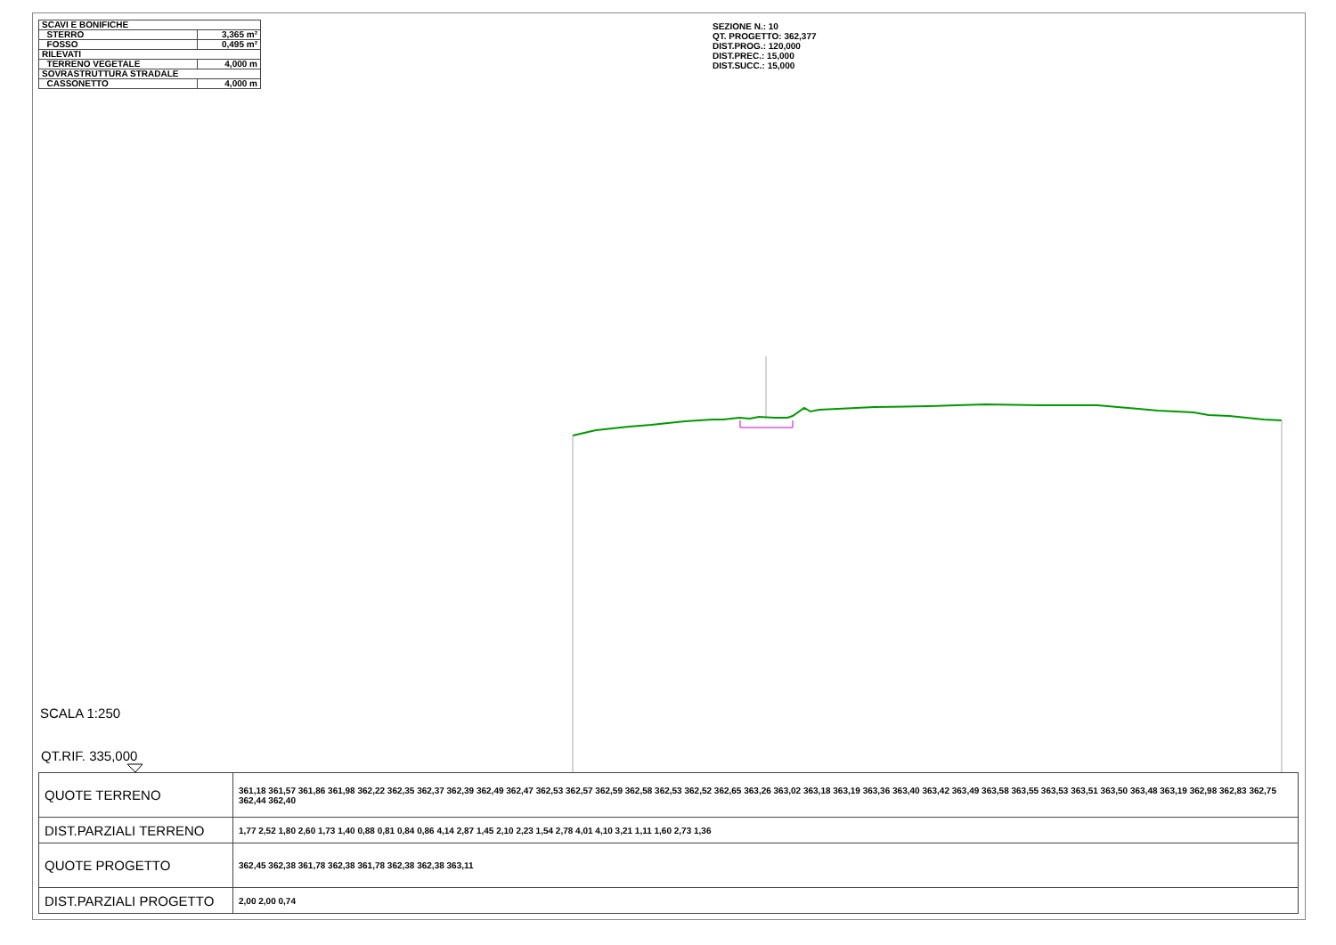| SCAVI E BONIFICHE | |
| STERRO | 3,365 m² |
| FOSSO | 0,495 m² |
| RILEVATI | |
| TERRENO VEGETALE | 4,000 m |
| SOVRASTRUTTURA STRADALE | |
| CASSONETTO | 4,000 m |
SEZIONE N.: 10
QT. PROGETTO: 362,377
DIST.PROG.: 120,000
DIST.PREC.: 15,000
DIST.SUCC.: 15,000
SCALA 1:250
QT.RIF. 335,000
| QUOTE TERRENO | 361,18 361,57 361,86 361,98 362,22 362,35 362,37 362,39 362,49 362,47 362,53 362,57 362,59 362,58 362,53 362,52 362,65 363,26 363,02 363,18 363,19 363,36 363,40 363,42 363,49 363,58 363,55 363,53 363,51 363,50 363,48 363,19 362,98 362,83 362,75 362,44 362,40 |
| DIST.PARZIALI TERRENO | 1,77 2,52 1,80 2,60 1,73 1,40 0,88 0,81 0,84 0,86 4,14 2,87 1,45 2,10 2,23 1,54 2,78 4,01 4,10 3,21 1,11 1,60 2,73 1,36 |
| QUOTE PROGETTO | 362,45 362,38 361,78 362,38 361,78 362,38 362,38 363,11 |
| DIST.PARZIALI PROGETTO | 2,00 2,00 0,74 |